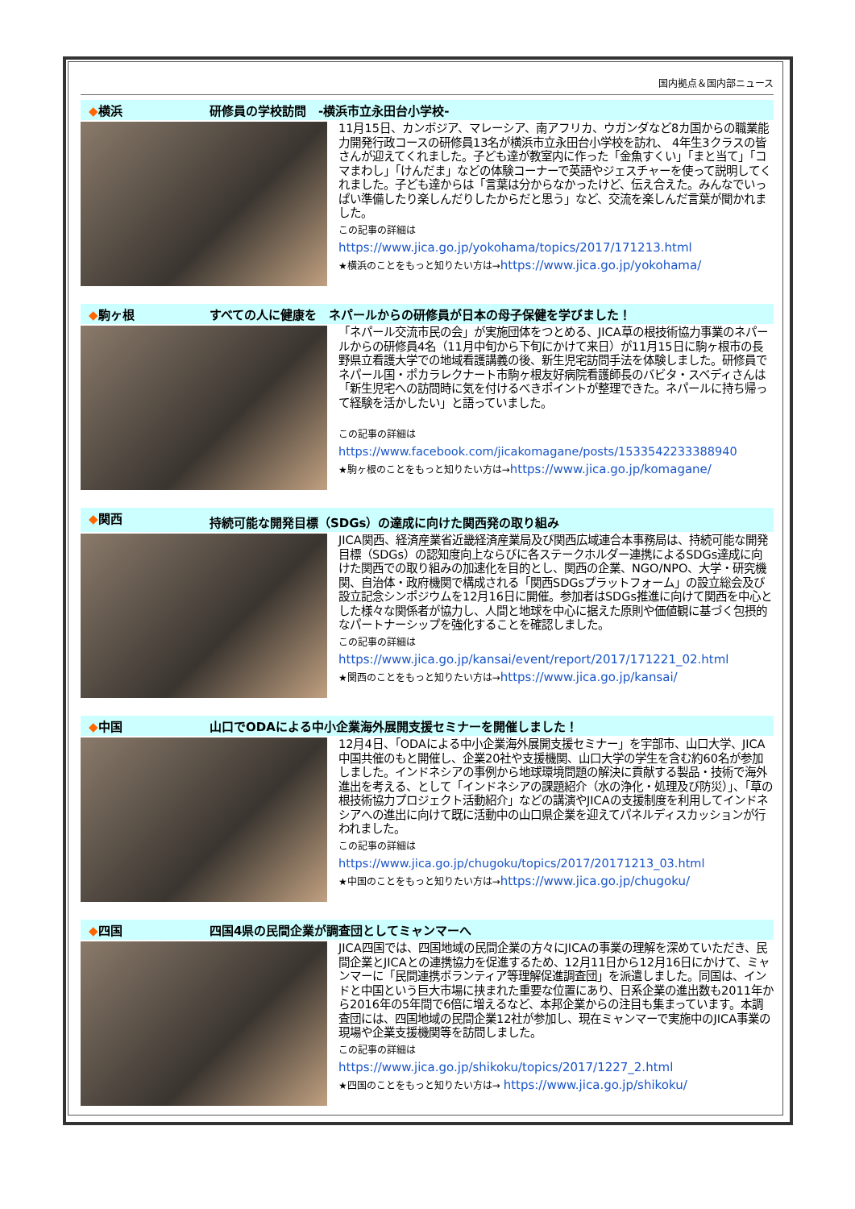国内拠点＆国内部ニュース
◆横浜 研修員の学校訪問　-横浜市立永田台小学校-
11月15日、カンボジア、マレーシア、南アフリカ、ウガンダなど8カ国からの職業能力開発行政コースの研修員13名が横浜市立永田台小学校を訪れ、 4年生3クラスの皆さんが迎えてくれました。子ども達が教室内に作った「金魚すくい」「まと当て」「コマまわし」「けんだま」などの体験コーナーで英語やジェスチャーを使って説明してくれました。子ども達からは「言葉は分からなかったけど、伝え合えた。みんなでいっぱい準備したり楽しんだりしたからだと思う」など、交流を楽しんだ言葉が聞かれました。
この記事の詳細は
https://www.jica.go.jp/yokohama/topics/2017/171213.html
★横浜のことをもっと知りたい方は→https://www.jica.go.jp/yokohama/
◆駒ヶ根 すべての人に健康を　ネパールからの研修員が日本の母子保健を学びました！
「ネパール交流市民の会」が実施団体をつとめる、JICA草の根技術協力事業のネパールからの研修員4名（11月中旬から下旬にかけて来日）が11月15日に駒ヶ根市の長野県立看護大学での地域看護講義の後、新生児宅訪問手法を体験しました。研修員でネパール国・ポカラレクナート市駒ヶ根友好病院看護師長のバビタ・スベディさんは「新生児宅への訪問時に気を付けるべきポイントが整理できた。ネパールに持ち帰って経験を活かしたい」と語っていました。
この記事の詳細は
https://www.facebook.com/jicakomagane/posts/1533542233388940
★駒ヶ根のことをもっと知りたい方は→https://www.jica.go.jp/komagane/
◆関西 持続可能な開発目標（SDGs）の達成に向けた関西発の取り組み
JICA関西、経済産業省近畿経済産業局及び関西広域連合本事務局は、持続可能な開発目標（SDGs）の認知度向上ならびに各ステークホルダー連携によるSDGs達成に向けた関西での取り組みの加速化を目的とし、関西の企業、NGO/NPO、大学・研究機関、自治体・政府機関で構成される「関西SDGsプラットフォーム」の設立総会及び設立記念シンポジウムを12月16日に開催。参加者はSDGs推進に向けて関西を中心とした様々な関係者が協力し、人間と地球を中心に据えた原則や価値観に基づく包摂的なパートナーシップを強化することを確認しました。
この記事の詳細は
https://www.jica.go.jp/kansai/event/report/2017/171221_02.html
★関西のことをもっと知りたい方は→https://www.jica.go.jp/kansai/
◆中国 山口でODAによる中小企業海外展開支援セミナーを開催しました！
12月4日、「ODAによる中小企業海外展開支援セミナー」を宇部市、山口大学、JICA中国共催のもと開催し、企業20社や支援機関、山口大学の学生を含む約60名が参加しました。インドネシアの事例から地球環境問題の解決に貢献する製品・技術で海外進出を考える、として「インドネシアの課題紹介（水の浄化・処理及び防災）」、「草の根技術協力プロジェクト活動紹介」などの講演やJICAの支援制度を利用してインドネシアへの進出に向けて既に活動中の山口県企業を迎えてパネルディスカッションが行われました。
この記事の詳細は
https://www.jica.go.jp/chugoku/topics/2017/20171213_03.html
★中国のことをもっと知りたい方は→https://www.jica.go.jp/chugoku/
◆四国 四国4県の民間企業が調査団としてミャンマーへ
JICA四国では、四国地域の民間企業の方々にJICAの事業の理解を深めていただき、民間企業とJICAとの連携協力を促進するため、12月11日から12月16日にかけて、ミャンマーに「民間連携ボランティア等理解促進調査団」を派遣しました。同国は、インドと中国という巨大市場に挟まれた重要な位置にあり、日系企業の進出数も2011年から2016年の5年間で6倍に増えるなど、本邦企業からの注目も集まっています。本調査団には、四国地域の民間企業12社が参加し、現在ミャンマーで実施中のJICA事業の現場や企業支援機関等を訪問しました。
この記事の詳細は
https://www.jica.go.jp/shikoku/topics/2017/1227_2.html
★四国のことをもっと知りたい方は→ https://www.jica.go.jp/shikoku/